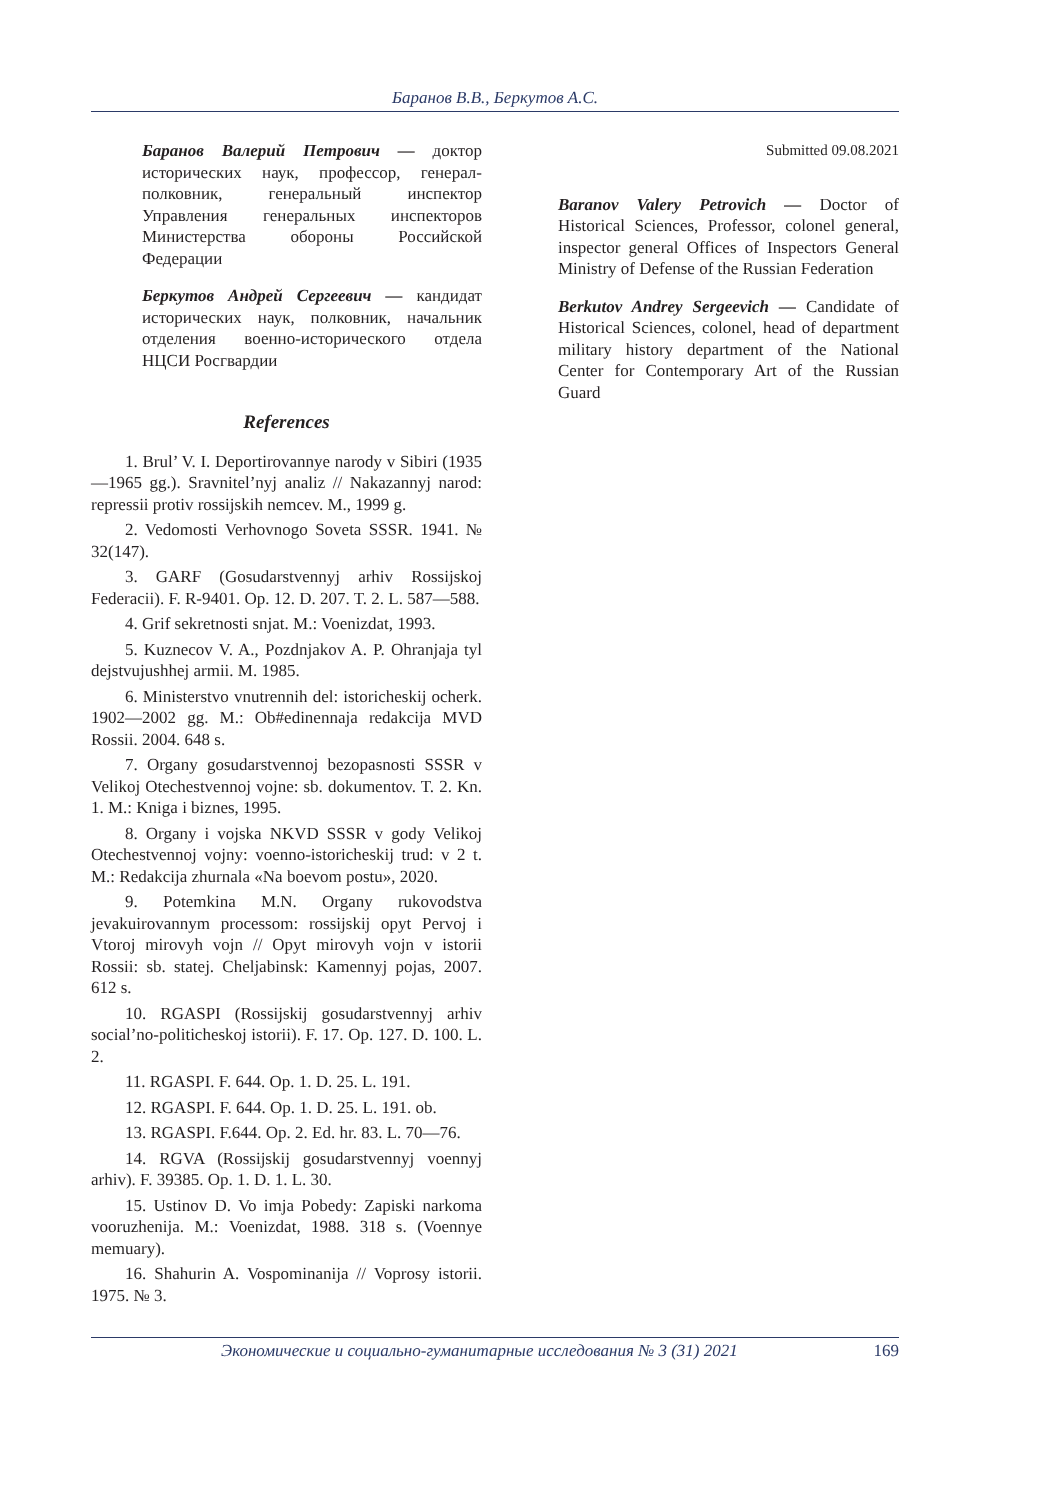Баранов В.В., Беркутов А.С.
Баранов Валерий Петрович — доктор исторических наук, профессор, генерал-полковник, генеральный инспектор Управления генеральных инспекторов Министерства обороны Российской Федерации
Беркутов Андрей Сергеевич — кандидат исторических наук, полковник, начальник отделения военно-исторического отдела НЦСИ Росгвардии
References
1. Brul’ V. I. Deportirovannye narody v Sibiri (1935—1965 gg.). Sravnitel’nyj analiz // Nakazannyj narod: repressii protiv rossijskih nemcev. M., 1999 g.
2. Vedomosti Verhovnogo Soveta SSSR. 1941. № 32(147).
3. GARF (Gosudarstvennyj arhiv Rossijskoj Federacii). F. R-9401. Op. 12. D. 207. T. 2. L. 587—588.
4. Grif sekretnosti snjat. M.: Voenizdat, 1993.
5. Kuznecov V. A., Pozdnjakov A. P. Ohranjaja tyl dejstvujushhej armii. M. 1985.
6. Ministerstvo vnutrennih del: istoricheskij ocherk. 1902—2002 gg. M.: Ob#edinennaja redakcija MVD Rossii. 2004. 648 s.
7. Organy gosudarstvennoj bezopasnosti SSSR v Velikoj Otechestvennoj vojne: sb. dokumentov. T. 2. Kn. 1. M.: Kniga i biznes, 1995.
8. Organy i vojska NKVD SSSR v gody Velikoj Otechestvennoj vojny: voenno-istoricheskij trud: v 2 t. M.: Redakcija zhurnala «Na boevom postu», 2020.
9. Potemkina M.N. Organy rukovodstva jevakuirovannym processom: rossijskij opyt Pervoj i Vtoroj mirovyh vojn // Opyt mirovyh vojn v istorii Rossii: sb. statej. Cheljabinsk: Kamennyj pojas, 2007. 612 s.
10. RGASPI (Rossijskij gosudarstvennyj arhiv social’no-politicheskoj istorii). F. 17. Op. 127. D. 100. L. 2.
11. RGASPI. F. 644. Op. 1. D. 25. L. 191.
12. RGASPI. F. 644. Op. 1. D. 25. L. 191. ob.
13. RGASPI. F.644. Op. 2. Ed. hr. 83. L. 70—76.
14. RGVA (Rossijskij gosudarstvennyj voennyj arhiv). F. 39385. Op. 1. D. 1. L. 30.
15. Ustinov D. Vo imja Pobedy: Zapiski narkoma vooruzhenija. M.: Voenizdat, 1988. 318 s. (Voennye memuary).
16. Shahurin A. Vospominanija // Voprosy istorii. 1975. № 3.
Submitted 09.08.2021
Baranov Valery Petrovich — Doctor of Historical Sciences, Professor, colonel general, inspector general Offices of Inspectors General Ministry of Defense of the Russian Federation
Berkutov Andrey Sergeevich — Candidate of Historical Sciences, colonel, head of department military history department of the National Center for Contemporary Art of the Russian Guard
Экономические и социально-гуманитарные исследования № 3 (31) 2021 169